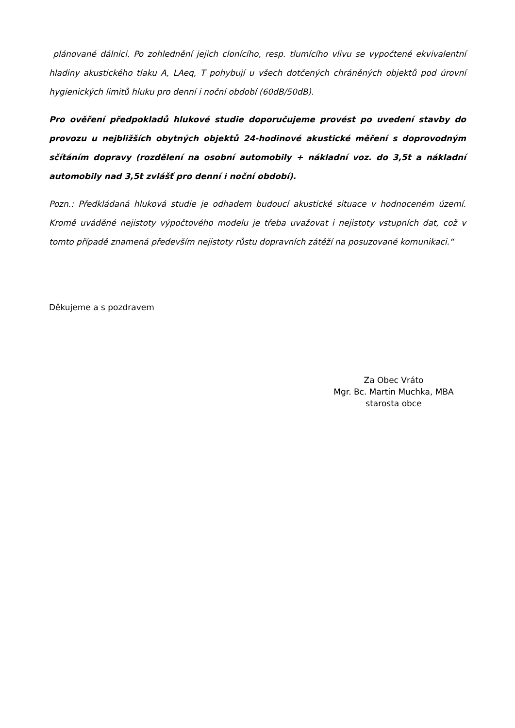plánované dálnici. Po zohlednění jejich clonícího, resp. tlumícího vlivu se vypočtené ekvivalentní hladiny akustického tlaku A, LAeq, T pohybují u všech dotčených chráněných objektů pod úrovní hygienických limitů hluku pro denní i noční období (60dB/50dB).
Pro ověření předpokladů hlukové studie doporučujeme provést po uvedení stavby do provozu u nejbližších obytných objektů 24-hodinové akustické měření s doprovodným sčítáním dopravy (rozdělení na osobní automobily + nákladní voz. do 3,5t a nákladní automobily nad 3,5t zvlášť pro denní i noční období).
Pozn.: Předkládaná hluková studie je odhadem budoucí akustické situace v hodnoceném území. Kromě uváděné nejistoty výpočtového modelu je třeba uvažovat i nejistoty vstupních dat, což v tomto případě znamená především nejistoty růstu dopravních zátěží na posuzované komunikaci.“
Děkujeme a s pozdravem
Za Obec Vráto
Mgr. Bc. Martin Muchka, MBA
starosta obce